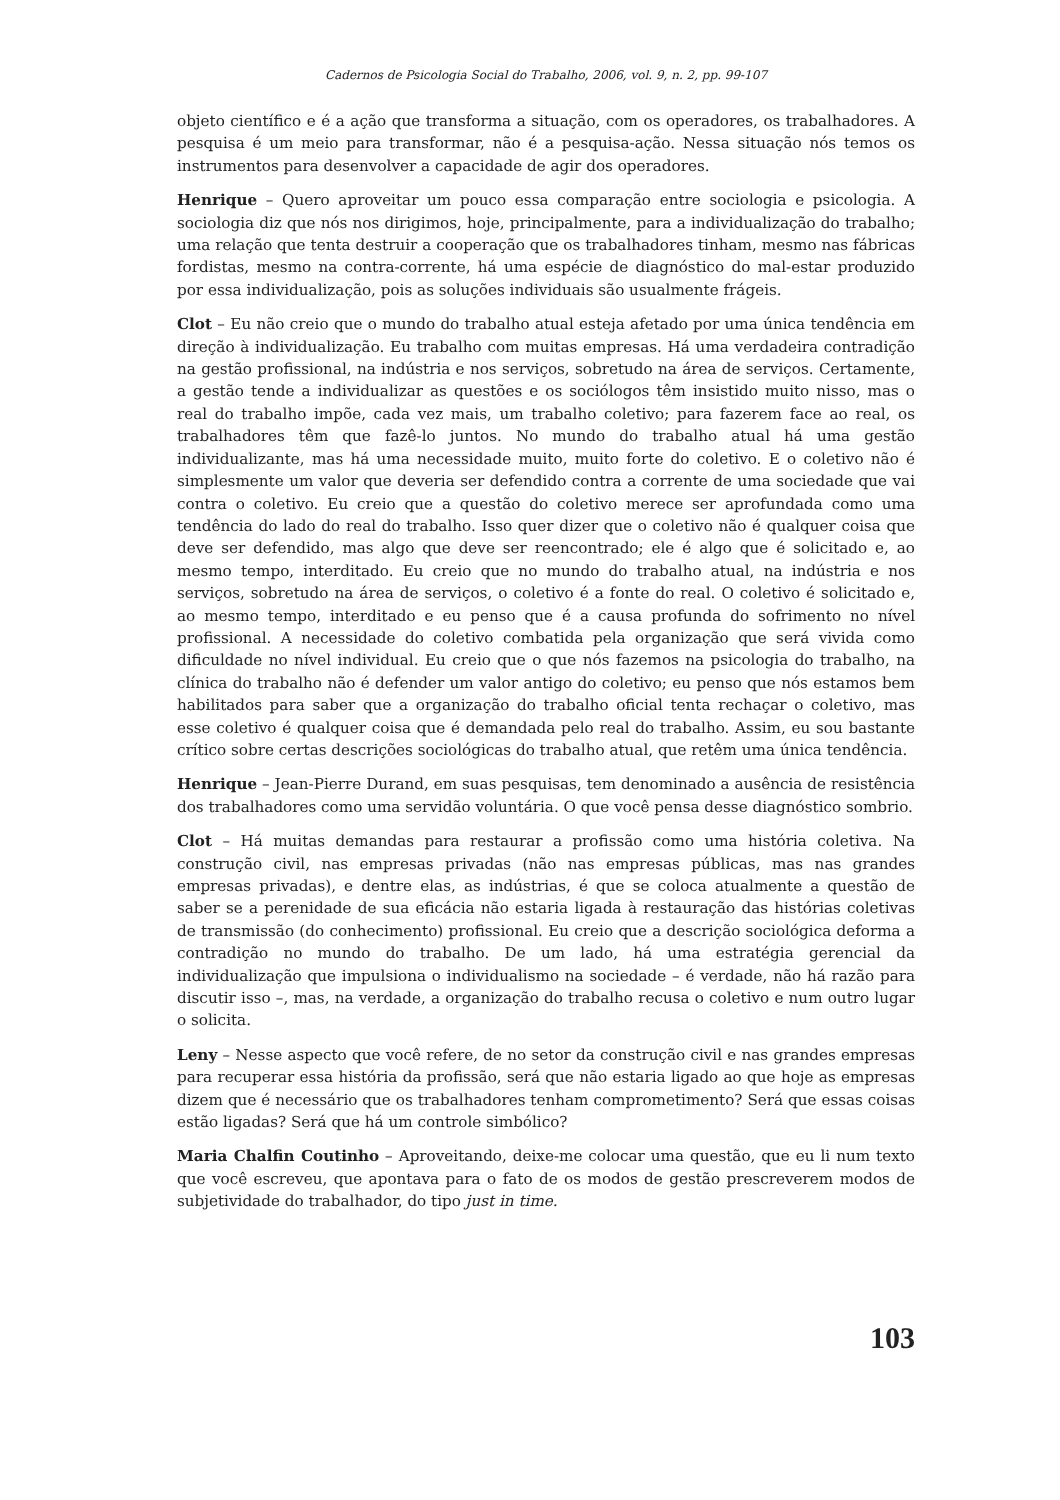Cadernos de Psicologia Social do Trabalho, 2006, vol. 9, n. 2, pp. 99-107
objeto científico e é a ação que transforma a situação, com os operadores, os trabalhadores. A pesquisa é um meio para transformar, não é a pesquisa-ação. Nessa situação nós temos os instrumentos para desenvolver a capacidade de agir dos operadores.
Henrique – Quero aproveitar um pouco essa comparação entre sociologia e psicologia. A sociologia diz que nós nos dirigimos, hoje, principalmente, para a individualização do trabalho; uma relação que tenta destruir a cooperação que os trabalhadores tinham, mesmo nas fábricas fordistas, mesmo na contra-corrente, há uma espécie de diagnóstico do mal-estar produzido por essa individualização, pois as soluções individuais são usualmente frágeis.
Clot – Eu não creio que o mundo do trabalho atual esteja afetado por uma única tendência em direção à individualização. Eu trabalho com muitas empresas. Há uma verdadeira contradição na gestão profissional, na indústria e nos serviços, sobretudo na área de serviços. Certamente, a gestão tende a individualizar as questões e os sociólogos têm insistido muito nisso, mas o real do trabalho impõe, cada vez mais, um trabalho coletivo; para fazerem face ao real, os trabalhadores têm que fazê-lo juntos. No mundo do trabalho atual há uma gestão individualizante, mas há uma necessidade muito, muito forte do coletivo. E o coletivo não é simplesmente um valor que deveria ser defendido contra a corrente de uma sociedade que vai contra o coletivo. Eu creio que a questão do coletivo merece ser aprofundada como uma tendência do lado do real do trabalho. Isso quer dizer que o coletivo não é qualquer coisa que deve ser defendido, mas algo que deve ser reencontrado; ele é algo que é solicitado e, ao mesmo tempo, interditado. Eu creio que no mundo do trabalho atual, na indústria e nos serviços, sobretudo na área de serviços, o coletivo é a fonte do real. O coletivo é solicitado e, ao mesmo tempo, interditado e eu penso que é a causa profunda do sofrimento no nível profissional. A necessidade do coletivo combatida pela organização que será vivida como dificuldade no nível individual. Eu creio que o que nós fazemos na psicologia do trabalho, na clínica do trabalho não é defender um valor antigo do coletivo; eu penso que nós estamos bem habilitados para saber que a organização do trabalho oficial tenta rechaçar o coletivo, mas esse coletivo é qualquer coisa que é demandada pelo real do trabalho. Assim, eu sou bastante crítico sobre certas descrições sociológicas do trabalho atual, que retêm uma única tendência.
Henrique – Jean-Pierre Durand, em suas pesquisas, tem denominado a ausência de resistência dos trabalhadores como uma servidão voluntária. O que você pensa desse diagnóstico sombrio.
Clot – Há muitas demandas para restaurar a profissão como uma história coletiva. Na construção civil, nas empresas privadas (não nas empresas públicas, mas nas grandes empresas privadas), e dentre elas, as indústrias, é que se coloca atualmente a questão de saber se a perenidade de sua eficácia não estaria ligada à restauração das histórias coletivas de transmissão (do conhecimento) profissional. Eu creio que a descrição sociológica deforma a contradição no mundo do trabalho. De um lado, há uma estratégia gerencial da individualização que impulsiona o individualismo na sociedade – é verdade, não há razão para discutir isso –, mas, na verdade, a organização do trabalho recusa o coletivo e num outro lugar o solicita.
Leny – Nesse aspecto que você refere, de no setor da construção civil e nas grandes empresas para recuperar essa história da profissão, será que não estaria ligado ao que hoje as empresas dizem que é necessário que os trabalhadores tenham comprometimento? Será que essas coisas estão ligadas? Será que há um controle simbólico?
Maria Chalfin Coutinho – Aproveitando, deixe-me colocar uma questão, que eu li num texto que você escreveu, que apontava para o fato de os modos de gestão prescreverem modos de subjetividade do trabalhador, do tipo just in time.
103